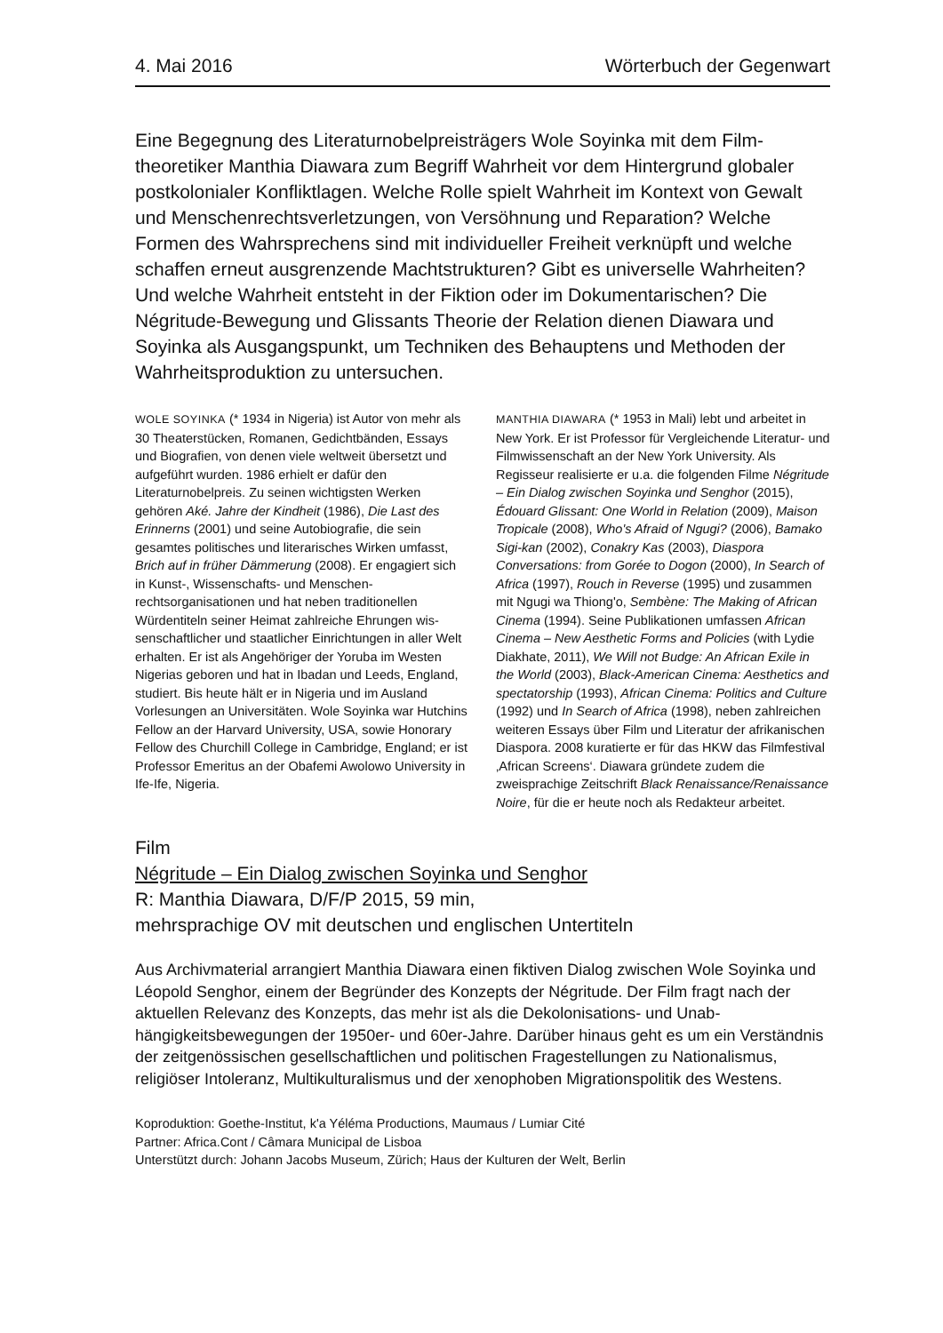4. Mai 2016 Wörterbuch der Gegenwart
Eine Begegnung des Literaturnobelpreisträgers Wole Soyinka mit dem Film­theoretiker Manthia Diawara zum Begriff Wahrheit vor dem Hintergrund globaler postkolonialer Konfliktlagen. Welche Rolle spielt Wahrheit im Kontext von Gewalt und Menschenrechtsverletzungen, von Versöhnung und Reparation? Welche Formen des Wahrsprechens sind mit individueller Freiheit verknüpft und welche schaffen erneut ausgrenzende Machtstrukturen? Gibt es universelle Wahrheiten? Und welche Wahrheit entsteht in der Fiktion oder im Dokumen­tarischen? Die Négritude-Bewegung und Glissants Theorie der Relation dienen Diawara und Soyinka als Ausgangspunkt, um Techniken des Behauptens und Methoden der Wahrheitsproduktion zu untersuchen.
WOLE SOYINKA (* 1934 in Nigeria) ist Autor von mehr als 30 Theaterstücken, Romanen, Gedichtbänden, Essays und Biografien, von denen viele weltweit über­setzt und aufgeführt wurden. 1986 erhielt er dafür den Literaturnobelpreis. Zu seinen wichtigsten Werken gehören Aké. Jahre der Kindheit (1986), Die Last des Erinnerns (2001) und seine Autobiografie, die sein gesamtes politisches und literarisches Wirken um­fasst, Brich auf in früher Dämmerung (2008). Er engagiert sich in Kunst-, Wissenschafts- und Menschen­rechtsorganisationen und hat neben traditionellen Würdentiteln seiner Heimat zahlreiche Ehrungen wis­senschaftlicher und staatlicher Einrichtungen in aller Welt erhalten. Er ist als Angehöriger der Yoruba im Westen Nigerias geboren und hat in Ibadan und Leeds, England, studiert. Bis heute hält er in Nigeria und im Ausland Vorlesungen an Universitäten. Wole Soyinka war Hutchins Fellow an der Harvard Univer­sity, USA, sowie Honorary Fellow des Churchill Col­lege in Cambridge, England; er ist Professor Emeritus an der Obafemi Awolowo University in Ife-Ife, Nigeria.
MANTHIA DIAWARA (* 1953 in Mali) lebt und arbeitet in New York. Er ist Professor für Vergleichende Literatur- und Filmwissenschaft an der New York University. Als Regisseur realisierte er u.a. die folgenden Filme Négri­tude – Ein Dialog zwischen Soyinka und Senghor (2015), Édouard Glissant: One World in Relation (2009), Maison Tropicale (2008), Who's Afraid of Ngugi? (2006), Bamako Sigi-kan (2002), Conakry Kas (2003), Diaspora Conversations: from Gorée to Dogon (2000), In Search of Africa (1997), Rouch in Reverse (1995) und zusam­men mit Ngugi wa Thiong'o, Sembène: The Making of African Cinema (1994). Seine Publikationen umfassen African Cinema – New Aesthetic Forms and Policies (with Lydie Diakhate, 2011), We Will not Budge: An African Exile in the World (2003), Black-American Cinema: Aesthetics and spectatorship (1993), African Cinema: Politics and Culture (1992) und In Search of Africa (1998), neben zahlreichen weiteren Essays über Film und Literatur der afrikanischen Diaspora. 2008 kuratierte er für das HKW das Filmfestival ‚African Screens‘. Diawara gründete zudem die zweisprachige Zeitschrift Black Renaissance/Renaissance Noire, für die er heute noch als Redakteur arbeitet.
Film
Négritude – Ein Dialog zwischen Soyinka und Senghor
R: Manthia Diawara, D/F/P 2015, 59 min,
mehrsprachige OV mit deutschen und englischen Untertiteln
Aus Archivmaterial arrangiert Manthia Diawara einen fiktiven Dialog zwischen Wole Soyinka und Léopold Senghor, einem der Begründer des Konzepts der Négritude. Der Film fragt nach der aktuellen Relevanz des Konzepts, das mehr ist als die Dekolonisations- und Unab­hängigkeitsbewegungen der 1950er- und 60er-Jahre. Darüber hinaus geht es um ein Verständnis der zeitgenössischen gesellschaftlichen und politischen Fragestellungen zu Nationalismus, religiöser Intoleranz, Multikulturalismus und der xenophoben Migrations­politik des Westens.
Koproduktion: Goethe-Institut, k'a Yéléma Productions, Maumaus / Lumiar Cité
Partner: Africa.Cont / Câmara Municipal de Lisboa
Unterstützt durch: Johann Jacobs Museum, Zürich; Haus der Kulturen der Welt, Berlin